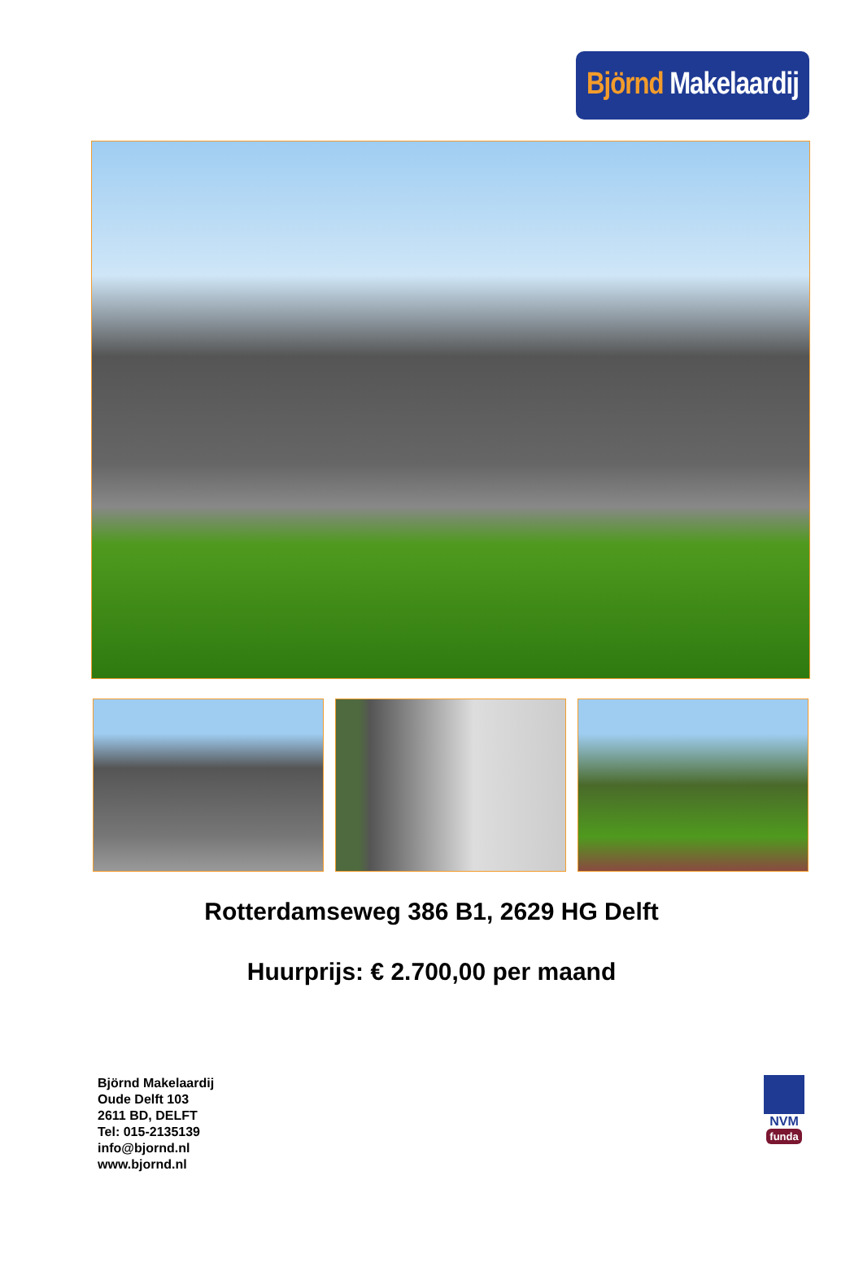Björnd Makelaardij
Rotterdamseweg 386 B1, 2629 HG Delft
Huurprijs: € 2.700,00 per maand
Björnd Makelaardij
Oude Delft 103
2611 BD, DELFT
Tel: 015-2135139
info@bjornd.nl
www.bjornd.nl
NVM
funda